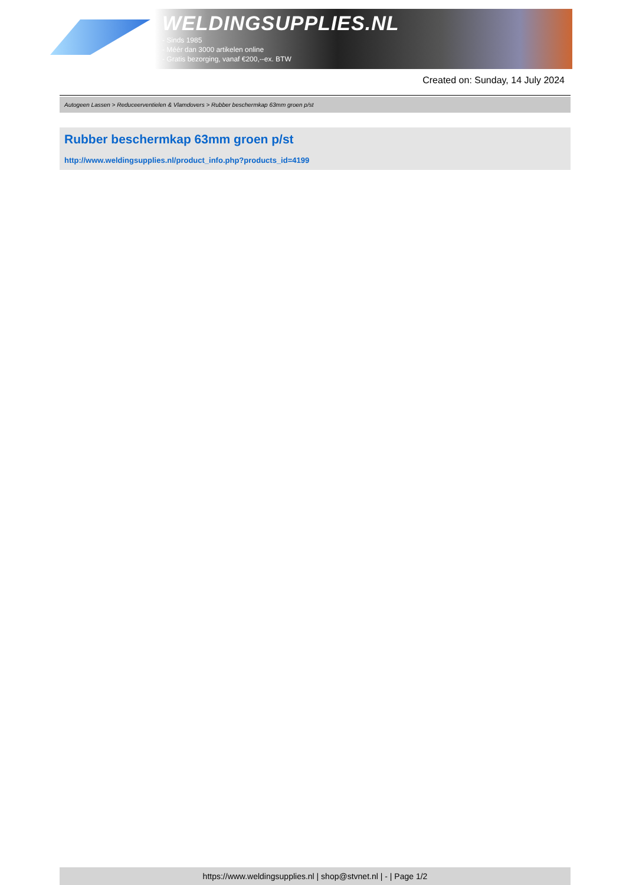WELDINGSUPPLIES.NL
- Sinds 1985
- Méér dan 3000 artikelen online
- Gratis bezorging, vanaf €200,--ex. BTW
Created on: Sunday, 14 July 2024
Autogeen Lassen > Reduceerventielen & Vlamdovers > Rubber beschermkap 63mm groen p/st
Rubber beschermkap 63mm groen p/st
http://www.weldingsupplies.nl/product_info.php?products_id=4199
https://www.weldingsupplies.nl | shop@stvnet.nl | - | Page 1/2